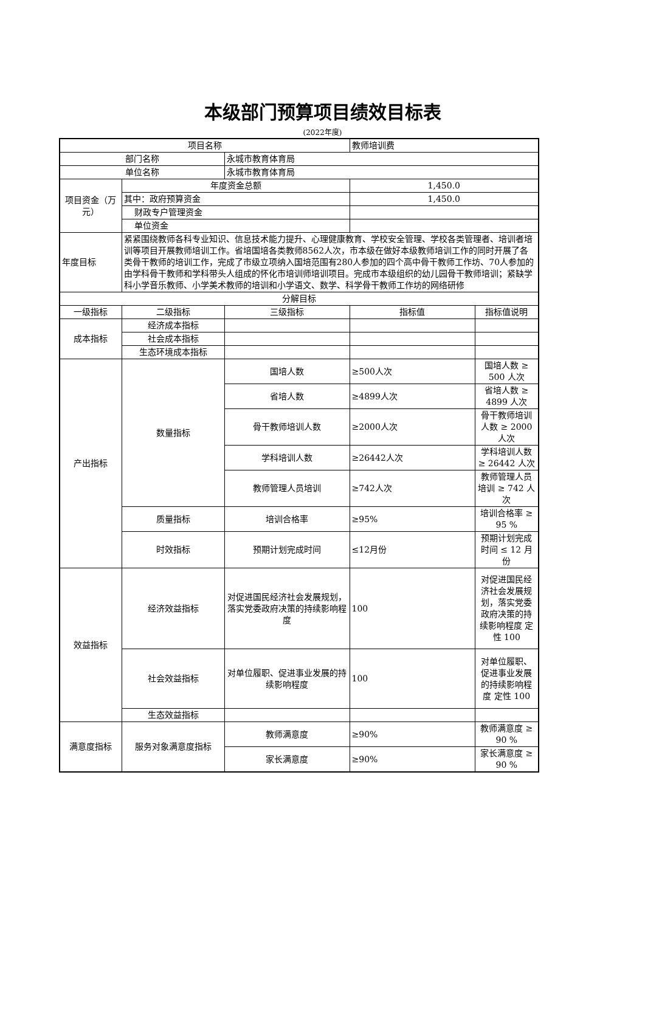本级部门预算项目绩效目标表
(2022年度)
| 项目名称 | | | 教师培训费 | |
| 部门名称 | | 永城市教育体育局 | | |
| 单位名称 | | 永城市教育体育局 | | |
| 项目资金（万元） | 年度资金总额 | | 1,450.0 | |
| | 其中：政府预算资金 | | 1,450.0 | |
| | 财政专户管理资金 | | | |
| | 单位资金 | | | |
| 年度目标 | 紧紧围绕教师各科专业知识、信息技术能力提升、心理健康教育、学校安全管理、学校各类管理者、培训者培训等项目开展教师培训工作。省培国培各类教师8562人次，市本级在做好本级教师培训工作的同时开展了各类骨干教师的培训工作，完成了市级立项纳入国培范围有280人参加的四个高中骨干教师工作坊、70人参加的由学科骨干教师和学科带头人组成的怀化市培训师培训项目。完成市本级组织的幼儿园骨干教师培训；紧缺学科小学音乐教师、小学美术教师的培训和小学语文、数学、科学骨干教师工作坊的网络研修 | | | |
| 分解目标 | | | | |
| 一级指标 | 二级指标 | 三级指标 | 指标值 | 指标值说明 |
| 成本指标 | 经济成本指标 | | | |
| | 社会成本指标 | | | |
| | 生态环境成本指标 | | | |
| 产出指标 | 数量指标 | 国培人数 | ≥500人次 | 国培人数 ≥ 500 人次 |
| | | 省培人数 | ≥4899人次 | 省培人数 ≥ 4899 人次 |
| | | 骨干教师培训人数 | ≥2000人次 | 骨干教师培训人数 ≥ 2000 人次 |
| | | 学科培训人数 | ≥26442人次 | 学科培训人数 ≥ 26442 人次 |
| | | 教师管理人员培训 | ≥742人次 | 教师管理人员培训 ≥ 742 人次 |
| | 质量指标 | 培训合格率 | ≥95% | 培训合格率 ≥ 95 % |
| | 时效指标 | 预期计划完成时间 | ≤12月份 | 预期计划完成时间 ≤ 12 月份 |
| 效益指标 | 经济效益指标 | 对促进国民经济社会发展规划，落实党委政府决策的持续影响程度 | 100 | 对促进国民经济社会发展规划，落实党委政府决策的持续影响程度 定性 100 |
| | 社会效益指标 | 对单位履职、促进事业发展的持续影响程度 | 100 | 对单位履职、促进事业发展的持续影响程度 定性 100 |
| | 生态效益指标 | | | |
| 满意度指标 | 服务对象满意度指标 | 教师满意度 | ≥90% | 教师满意度 ≥ 90 % |
| | | 家长满意度 | ≥90% | 家长满意度 ≥ 90 % |